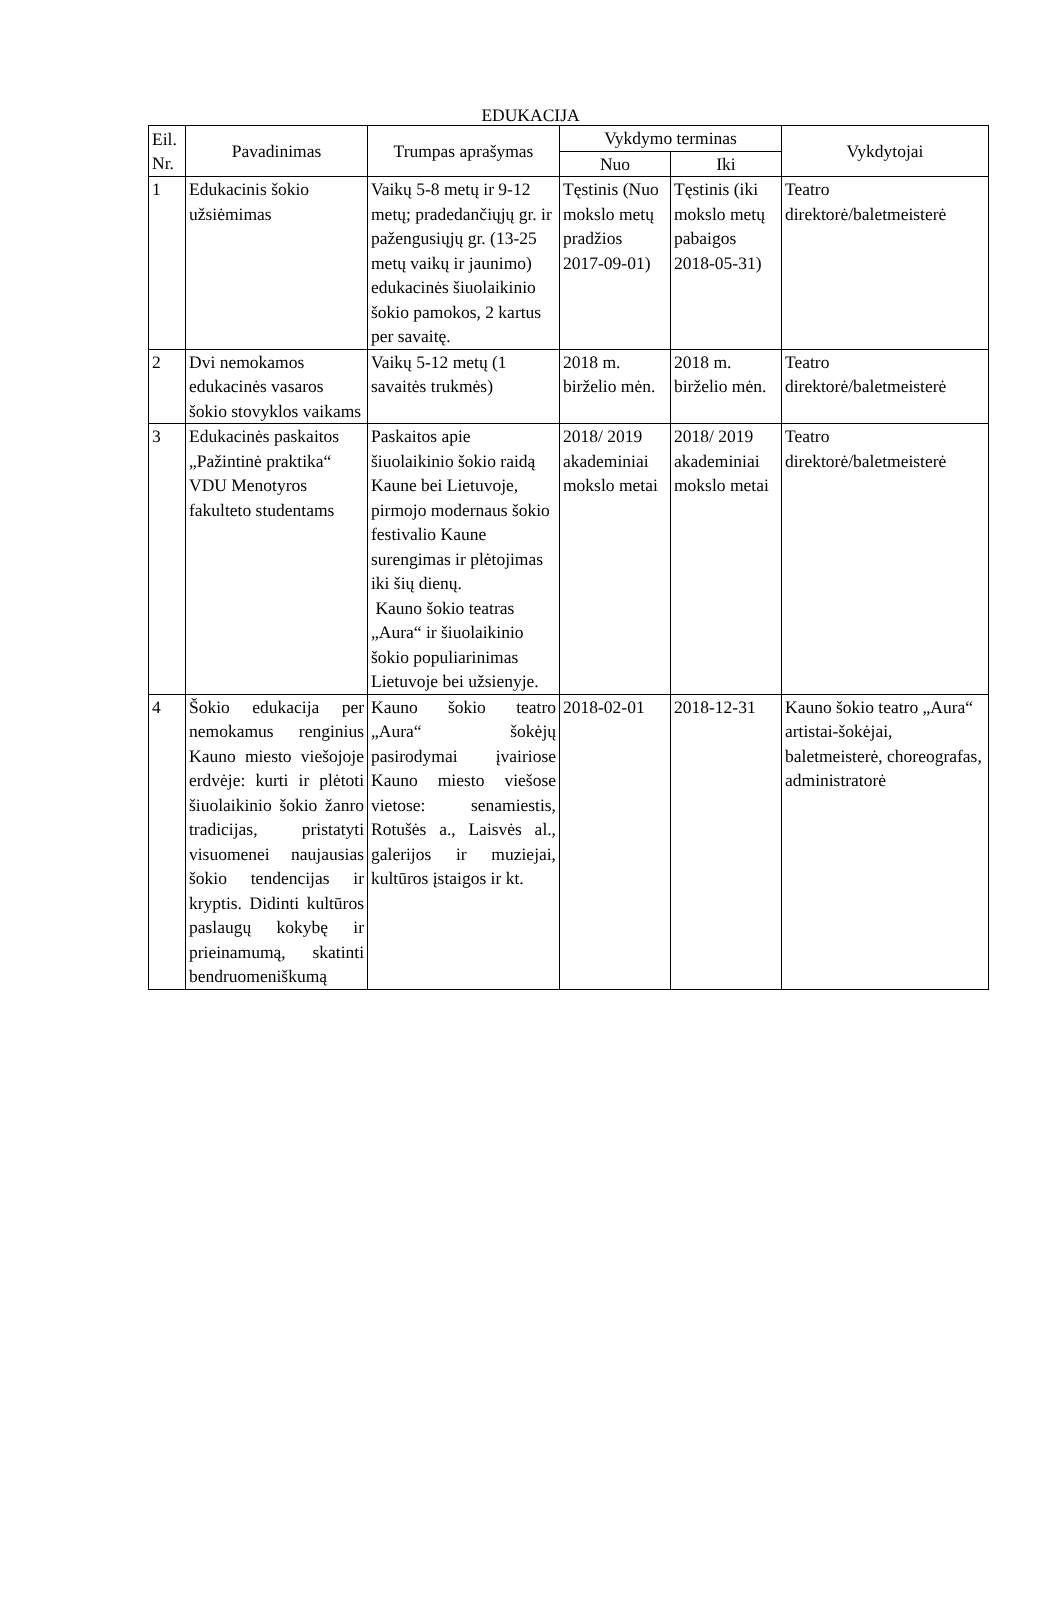EDUKACIJA
| Eil. Nr. | Pavadinimas | Trumpas aprašymas | Vykdymo terminas | | Vykdytojai |
| --- | --- | --- | --- | --- | --- |
| | | | Nuo | Iki | |
| 1 | Edukacinis šokio užsiėmimas | Vaikų 5-8 metų ir 9-12 metų; pradedančiųjų gr. ir pažengusiųjų gr. (13-25 metų vaikų ir jaunimo) edukacinės šiuolaikinio šokio pamokos, 2 kartus per savaitę. | Tęstinis (Nuo mokslo metų pradžios 2017-09-01) | Tęstinis (iki mokslo metų pabaigos 2018-05-31) | Teatro direktorė/baletmeisterė |
| 2 | Dvi nemokamos edukacinės vasaros šokio stovyklos vaikams | Vaikų 5-12 metų (1 savaitės trukmės) | 2018 m. birželio mėn. | 2018 m. birželio mėn. | Teatro direktorė/baletmeisterė |
| 3 | Edukacinės paskaitos „Pažintinė praktika“ VDU Menotyros fakulteto studentams | Paskaitos apie šiuolaikinio šokio raidą Kaune bei Lietuvoje, pirmojo modernaus šokio festivalio Kaune surengimas ir plėtojimas iki šių dienų. Kauno šokio teatras „Aura“ ir šiuolaikinio šokio populiarinimas Lietuvoje bei užsienyje. | 2018/ 2019 akademiniai mokslo metai | 2018/ 2019 akademiniai mokslo metai | Teatro direktorė/baletmeisterė |
| 4 | Šokio edukacija per nemokamus renginius Kauno miesto viešojoje erdvėje: kurti ir plėtoti šiuolaikinio šokio žanro tradicijas, pristatyti visuomenei naujausias šokio tendencijas ir kryptis. Didinti kultūros paslaugų kokybę ir prieinamumą, skatinti bendruomeniškumą | Kauno šokio teatro „Aura“ šokėjų pasirodymai įvairiose Kauno miesto viešose vietose: senamiestis, Rotušės a., Laisvės al., galerijos ir muziejai, kultūros įstaigos ir kt. | 2018-02-01 | 2018-12-31 | Kauno šokio teatro „Aura“ artistai-šokėjai, baletmeisterė, choreografas, administratorė |